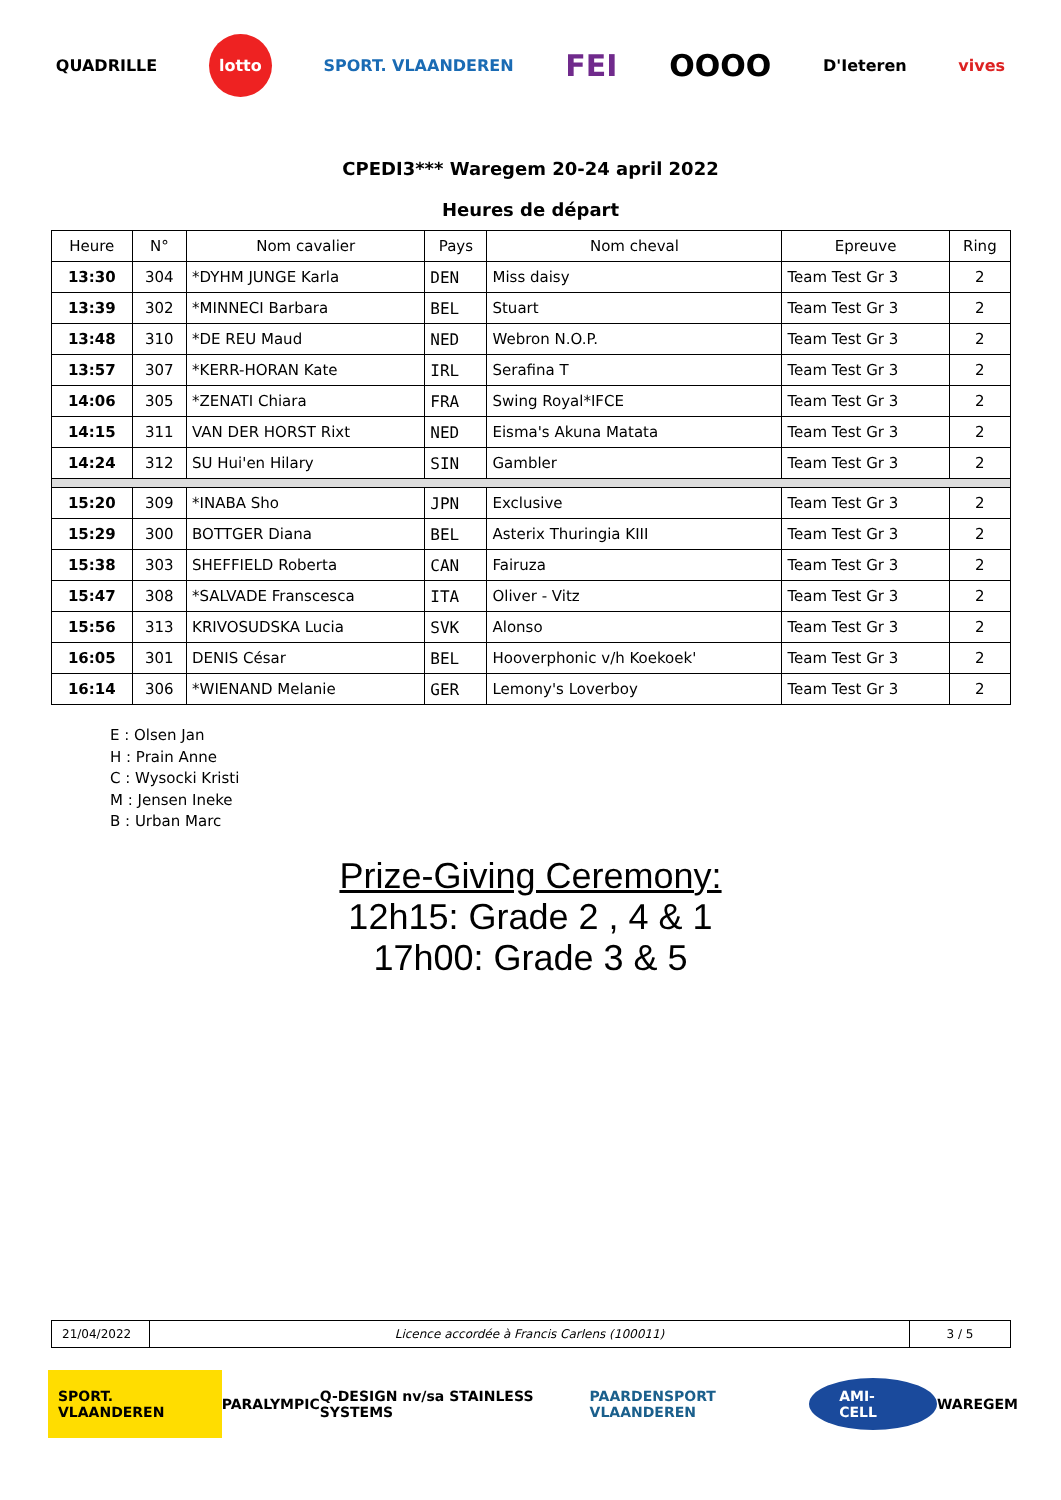QUADRILLE lotto SPORT. VLAANDEREN FEI OOOO D'Ieteren vives
CPEDI3*** Waregem 20-24 april 2022
Heures de départ
| Heure | N° | Nom cavalier | Pays | Nom cheval | Epreuve | Ring |
| --- | --- | --- | --- | --- | --- | --- |
| 13:30 | 304 | *DYHM JUNGE Karla | DEN | Miss daisy | Team Test Gr 3 | 2 |
| 13:39 | 302 | *MINNECI Barbara | BEL | Stuart | Team Test Gr 3 | 2 |
| 13:48 | 310 | *DE REU Maud | NED | Webron N.O.P. | Team Test Gr 3 | 2 |
| 13:57 | 307 | *KERR-HORAN Kate | IRL | Serafina T | Team Test Gr 3 | 2 |
| 14:06 | 305 | *ZENATI Chiara | FRA | Swing Royal*IFCE | Team Test Gr 3 | 2 |
| 14:15 | 311 | VAN DER HORST Rixt | NED | Eisma's Akuna Matata | Team Test Gr 3 | 2 |
| 14:24 | 312 | SU Hui'en Hilary | SIN | Gambler | Team Test Gr 3 | 2 |
| 15:20 | 309 | *INABA Sho | JPN | Exclusive | Team Test Gr 3 | 2 |
| 15:29 | 300 | BOTTGER Diana | BEL | Asterix Thuringia KIII | Team Test Gr 3 | 2 |
| 15:38 | 303 | SHEFFIELD Roberta | CAN | Fairuza | Team Test Gr 3 | 2 |
| 15:47 | 308 | *SALVADE Franscesca | ITA | Oliver - Vitz | Team Test Gr 3 | 2 |
| 15:56 | 313 | KRIVOSUDSKA Lucia | SVK | Alonso | Team Test Gr 3 | 2 |
| 16:05 | 301 | DENIS César | BEL | Hooverphonic v/h Koekoek' | Team Test Gr 3 | 2 |
| 16:14 | 306 | *WIENAND Melanie | GER | Lemony's Loverboy | Team Test Gr 3 | 2 |
E : Olsen Jan
H : Prain Anne
C : Wysocki Kristi
M : Jensen Ineke
B : Urban Marc
Prize-Giving Ceremony:
12h15: Grade 2 , 4 & 1
17h00: Grade 3 & 5
| 21/04/2022 | Licence accordée à Francis Carlens (100011) | 3 / 5 |
SPORT. VLAANDEREN PARALYMPIC Q-DESIGN nv/sa STAINLESS SYSTEMS PAARDENSPORT VLAANDEREN AMI-CELL WAREGEM